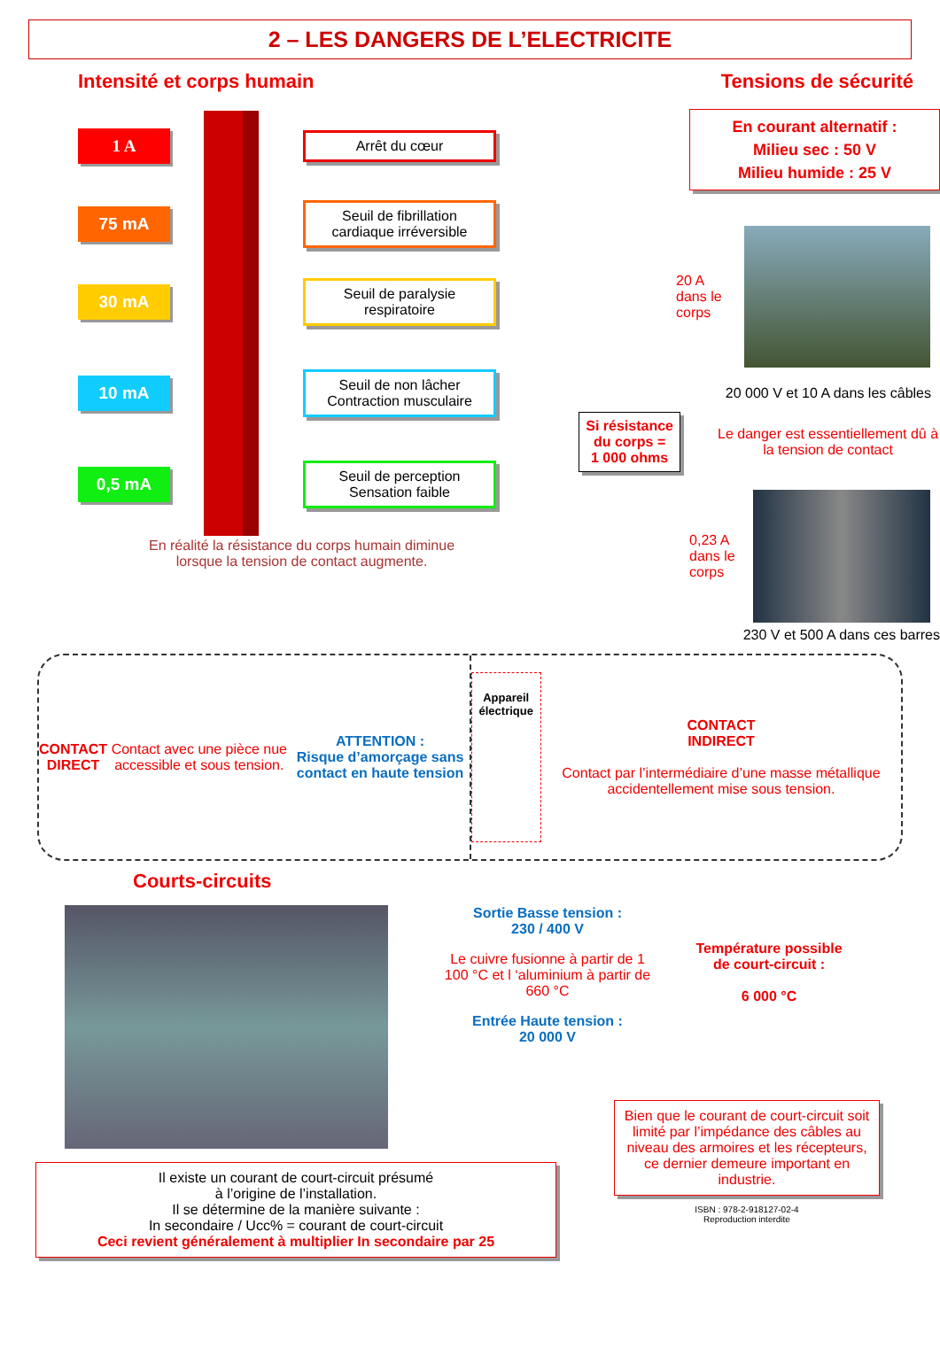2 – LES DANGERS DE L’ELECTRICITE
Intensité et corps humain
1 A
Arrêt du cœur
75 mA
Seuil de fibrillation cardiaque irréversible
30 mA
Seuil de paralysie respiratoire
10 mA
Seuil de non lâcher Contraction musculaire
0,5 mA
Seuil de perception Sensation faible
En réalité la résistance du corps humain diminue
lorsque la tension de contact augmente.
Tensions de sécurité
En courant alternatif :
Milieu sec : 50 V
Milieu humide : 25 V
20 A
dans le
corps
20 000 V et 10 A dans les câbles
Si résistance du corps =
1 000 ohms
Le danger est essentiellement dû à la tension de contact
0,23 A
dans le
corps
230 V et 500 A dans ces barres
CONTACT
DIRECT
Contact avec une pièce nue accessible et sous tension. ATTENTION :
Risque d’amorçage sans contact en haute tension
Appareil
électrique CONTACT
INDIRECT
Contact par l’intermédiaire d’une masse métallique accidentellement mise sous tension.
Courts-circuits
Sortie Basse tension :
230 / 400 V
Le cuivre fusionne à partir de 1 100 °C et l ‘aluminium à partir de 660 °C
Entrée Haute tension :
20 000 V
Température possible de court-circuit :
6 000 °C
Il existe un courant de court-circuit présumé
à l’origine de l’installation.
Il se détermine de la manière suivante :
In secondaire / Ucc% = courant de court-circuit
Ceci revient généralement à multiplier In secondaire par 25
Bien que le courant de court-circuit soit limité par l’impédance des câbles au niveau des armoires et les récepteurs, ce dernier demeure important en industrie.
ISBN : 978-2-918127-02-4
Reproduction interdite